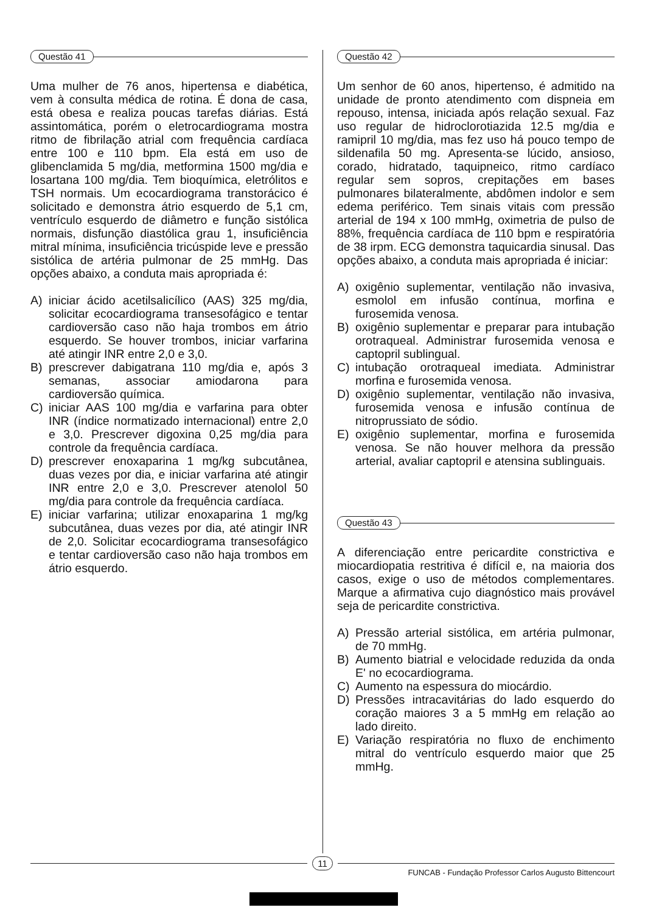Questão 41
Uma mulher de 76 anos, hipertensa e diabética, vem à consulta médica de rotina. É dona de casa, está obesa e realiza poucas tarefas diárias. Está assintomática, porém o eletrocardiograma mostra ritmo de fibrilação atrial com frequência cardíaca entre 100 e 110 bpm. Ela está em uso de glibenclamida 5 mg/dia, metformina 1500 mg/dia e losartana 100 mg/dia. Tem bioquímica, eletrólitos e TSH normais. Um ecocardiograma transtorácico é solicitado e demonstra átrio esquerdo de 5,1 cm, ventrículo esquerdo de diâmetro e função sistólica normais, disfunção diastólica grau 1, insuficiência mitral mínima, insuficiência tricúspide leve e pressão sistólica de artéria pulmonar de 25 mmHg. Das opções abaixo, a conduta mais apropriada é:
A) iniciar ácido acetilsalicílico (AAS) 325 mg/dia, solicitar ecocardiograma transesofágico e tentar cardioversão caso não haja trombos em átrio esquerdo. Se houver trombos, iniciar varfarina até atingir INR entre 2,0 e 3,0.
B) prescrever dabigatrana 110 mg/dia e, após 3 semanas, associar amiodarona para cardioversão química.
C) iniciar AAS 100 mg/dia e varfarina para obter INR (índice normatizado internacional) entre 2,0 e 3,0. Prescrever digoxina 0,25 mg/dia para controle da frequência cardíaca.
D) prescrever enoxaparina 1 mg/kg subcutânea, duas vezes por dia, e iniciar varfarina até atingir INR entre 2,0 e 3,0. Prescrever atenolol 50 mg/dia para controle da frequência cardíaca.
E) iniciar varfarina; utilizar enoxaparina 1 mg/kg subcutânea, duas vezes por dia, até atingir INR de 2,0. Solicitar ecocardiograma transesofágico e tentar cardioversão caso não haja trombos em átrio esquerdo.
Questão 42
Um senhor de 60 anos, hipertenso, é admitido na unidade de pronto atendimento com dispneia em repouso, intensa, iniciada após relação sexual. Faz uso regular de hidroclorotiazida 12.5 mg/dia e ramipril 10 mg/dia, mas fez uso há pouco tempo de sildenafila 50 mg. Apresenta-se lúcido, ansioso, corado, hidratado, taquipneico, ritmo cardíaco regular sem sopros, crepitações em bases pulmonares bilateralmente, abdômen indolor e sem edema periférico. Tem sinais vitais com pressão arterial de 194 x 100 mmHg, oximetria de pulso de 88%, frequência cardíaca de 110 bpm e respiratória de 38 irpm. ECG demonstra taquicardia sinusal. Das opções abaixo, a conduta mais apropriada é iniciar:
A) oxigênio suplementar, ventilação não invasiva, esmolol em infusão contínua, morfina e furosemida venosa.
B) oxigênio suplementar e preparar para intubação orotraqueal. Administrar furosemida venosa e captopril sublingual.
C) intubação orotraqueal imediata. Administrar morfina e furosemida venosa.
D) oxigênio suplementar, ventilação não invasiva, furosemida venosa e infusão contínua de nitroprussiato de sódio.
E) oxigênio suplementar, morfina e furosemida venosa. Se não houver melhora da pressão arterial, avaliar captopril e atensina sublinguais.
Questão 43
A diferenciação entre pericardite constrictiva e miocardiopatia restritiva é difícil e, na maioria dos casos, exige o uso de métodos complementares. Marque a afirmativa cujo diagnóstico mais provável seja de pericardite constrictiva.
A) Pressão arterial sistólica, em artéria pulmonar, de 70 mmHg.
B) Aumento biatrial e velocidade reduzida da onda E' no ecocardiograma.
C) Aumento na espessura do miocárdio.
D) Pressões intracavitárias do lado esquerdo do coração maiores 3 a 5 mmHg em relação ao lado direito.
E) Variação respiratória no fluxo de enchimento mitral do ventrículo esquerdo maior que 25 mmHg.
11
FUNCAB - Fundação Professor Carlos Augusto Bittencourt